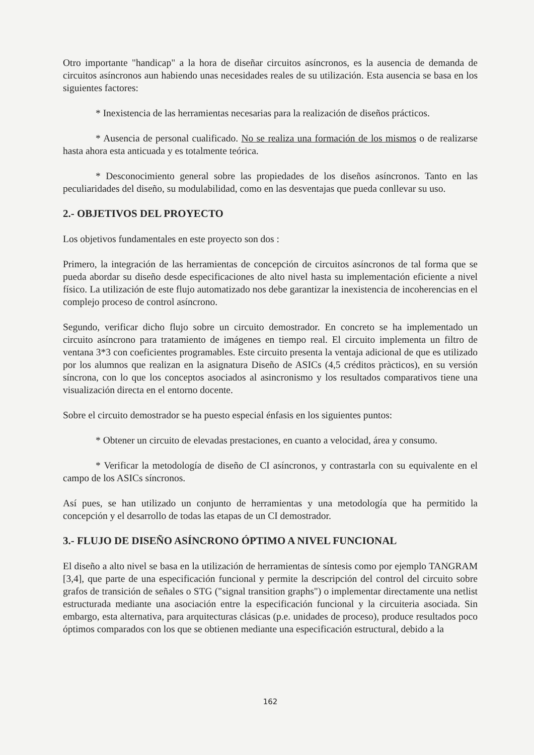Otro importante "handicap" a la hora de diseñar circuitos asíncronos, es la ausencia de demanda de circuitos asíncronos aun habiendo unas necesidades reales de su utilización. Esta ausencia se basa en los siguientes factores:
* Inexistencia de las herramientas necesarias para la realización de diseños prácticos.
* Ausencia de personal cualificado. No se realiza una formación de los mismos o de realizarse hasta ahora esta anticuada y es totalmente teórica.
* Desconocimiento general sobre las propiedades de los diseños asíncronos. Tanto en las peculiaridades del diseño, su modulabilidad, como en las desventajas que pueda conllevar su uso.
2.- OBJETIVOS DEL PROYECTO
Los objetivos fundamentales en este proyecto son dos :
Primero, la integración de las herramientas de concepción de circuitos asíncronos de tal forma que se pueda abordar su diseño desde especificaciones de alto nivel hasta su implementación eficiente a nivel físico. La utilización de este flujo automatizado nos debe garantizar la inexistencia de incoherencias en el complejo proceso de control asíncrono.
Segundo, verificar dicho flujo sobre un circuito demostrador. En concreto se ha implementado un circuito asíncrono para tratamiento de imágenes en tiempo real. El circuito implementa un filtro de ventana 3*3 con coeficientes programables. Este circuito presenta la ventaja adicional de que es utilizado por los alumnos que realizan en la asignatura Diseño de ASICs (4,5 créditos pràcticos), en su versión síncrona, con lo que los conceptos asociados al asincronismo y los resultados comparativos tiene una visualización directa en el entorno docente.
Sobre el circuito demostrador se ha puesto especial énfasis en los siguientes puntos:
* Obtener un circuito de elevadas prestaciones, en cuanto a velocidad, área y consumo.
* Verificar la metodología de diseño de CI asíncronos, y contrastarla con su equivalente en el campo de los ASICs síncronos.
Así pues, se han utilizado un conjunto de herramientas y una metodología que ha permitido la concepción y el desarrollo de todas las etapas de un CI demostrador.
3.- FLUJO DE DISEÑO ASÍNCRONO ÓPTIMO A NIVEL FUNCIONAL
El diseño a alto nivel se basa en la utilización de herramientas de síntesis como por ejemplo TANGRAM [3,4], que parte de una especificación funcional y permite la descripción del control del circuito sobre grafos de transición de señales o STG ("signal transition graphs") o implementar directamente una netlist estructurada mediante una asociación entre la especificación funcional y la circuiteria asociada. Sin embargo, esta alternativa, para arquitecturas clásicas (p.e. unidades de proceso), produce resultados poco óptimos comparados con los que se obtienen mediante una especificación estructural, debido a la
162